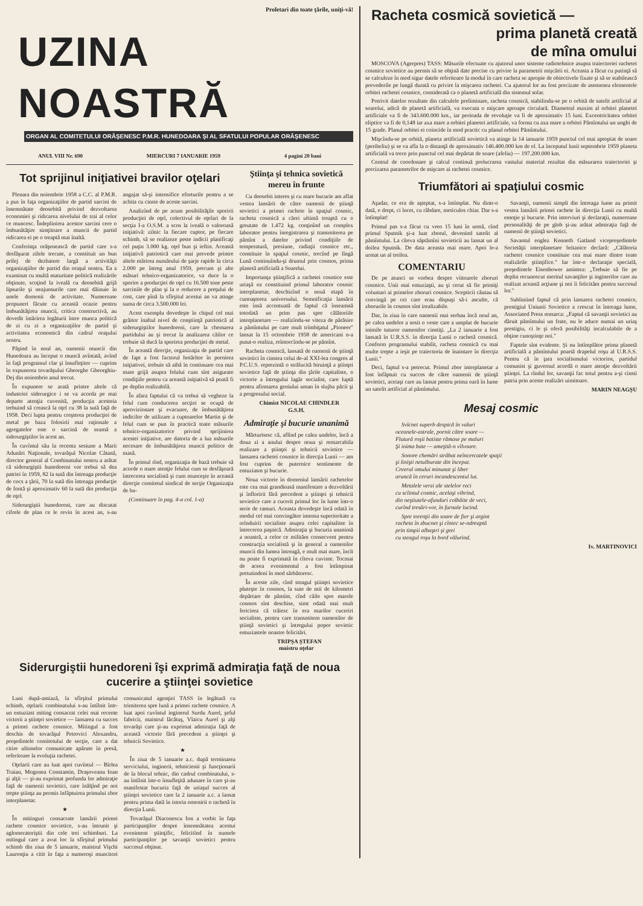Proletari din toate ţările, uniţi-vă!
UZINA NOASTRĂ
ORGAN AL COMITETULUI ORĂŞENESC P.M.R. HUNEDOARA ŞI AL SFATULUI POPULAR ORĂŞENESC
ANUL VIII Nr. 690 MIERCURI 7 IANUARIE 1959 4 pagini 20 bani
Tot sprijinul iniţiativei bravilor oţelari
Plenara din noiembrie 1958 a C.C. al P.M.R. a pus în faţa organizaţiilor de partid sarcini de însemnătate deosebită privind dezvoltarea economiei şi ridicarea nivelului de trai al celor ce muncesc. Îndeplinirea acestor sarcini cere o îmbunătăţire simţitoare a muncii de partid ridicarea ei pe o treaptă mai înaltă.
Conferinţa orăşenească de partid care s-a desfăşurat zilele trecute, a constituit un bun prilej de dezbatere largă a activităţii organizaţiilor de partid din oraşul nostru. Ea a examinat cu multă maturitate politică realizările obţinute, scoţind la iveală cu deosebită grijă lipsurile şi neajunsurile care mai dăinuie în unele domenii de activitate. Numeroase propuneri făcute cu această ocazie pentru îmbunătăţirea muncii, critica constructivă, au dovedit întărirea legăturii între munca politică de zi cu zi a organizaţiilor de partid şi activitatea economică din cadrul oraşului nostru.
Păşind în noul an, oamenii muncii din Hunedoara au început o muncă avîntată, avînd în faţă programul clar şi însufleţitor — cuprins în expunerea tovarăşului Gheorghe Gheorghiu-Dej din noiembrie anul trecut.
În expunere se arată printre altele că industriei siderurgice i se va acorda pe mai departe atenţia cuvenită, producţia acesteia trebuind să crească la oţel cu 38 la sută faţă de 1958. Deci lupta pentru creşterea producţiei de metal pe baza folosirii mai raţionale a agregatelor este o sarcină de seamă a siderurgiştilor în acest an.
În cuvîntul său la recenta sesiune a Marii Adunări Naţionale, tovarăşul Nicolae Cătană, director general al Combinatului nostru a arătat că siderurgiştii hunedoreni vor trebui să dea patriei în 1959, 82 la sută din întreaga producţie de cocs a ţării, 70 la sută din întreaga producţie de fontă şi aproximativ 60 la sută din producţia de oţel.
Siderurgiştii hunedoreni, care au discutat cifrele de plan ce le revin în acest an, s-au angajat să-şi intensifice eforturile pentru a se achita cu cinste de aceste sarcini.
Analizînd de pe acum posibilităţile sporirii producţiei de oţel, colectivul de oţelari de la secţia I-a O.S.M. a scos la iveală o valoroasă iniţiativă: zilnic la fiecare cuptor, pe fiecare schimb, să se realizeze peste indicii planificaţi cel puţin 3.000 kg. oţel bun şi ieftin. Această iniţiativă patriotică care mai prevede printre altele mărirea numărului de şarje rapide la circa 2.000 pe întreg anul 1959, precum şi alte măsuri tehnico-organizatorice, va duce la o sporire a producţiei de oţel cu 16.500 tone peste sarcinile de plan şi la o reducere a preţului de cost, care pînă la sfîrşitul acestui an va atinge suma de circa 3.500.000 lei.
Acest exemplu dovedeşte în chipul cel mai grăitor înaltul nivel de conştiinţă patriotică al siderurgiştilor hunedoreni, care la chemarea partidului au şi trecut la analizarea căilor ce trebuie să ducă la sporirea producţiei de metal.
În această direcţie, organizaţia de partid care de fapt a fost factorul hotărîtor în pornirea iniţiativei, trebuie să aibă în continuare cea mai mare grijă asupra felului cum sînt asigurate condiţiile pentru ca această iniţiativă să poată fi pe deplin realizabilă.
În afara faptului că va trebui să vegheze la felul cum conducerea secţiei se ocupă de aprovizionare şi evacuare, de îmbunătăţirea indicilor de utilizare a cuptoarelor Martin şi de felul cum se pun în practică toate măsurile tehnico-organizatorice privind sprijinirea acestei iniţiative, are datoria de a lua măsurile necesare de îmbunătăţirea muncii politice de masă.
În primul rînd, organizaţia de bază trebuie să acorde o mare atenţie felului cum se desfăşoară întrecerea socialistă şi cum munceşte în această direcţie comitetul sindical de secţie Organizaţia de ba-
(Continuare în pag. 4-a col. 1-a)
Ştiinţa şi tehnica sovietică mereu în frunte
Cu deosebit interes şi cu mare bucurie am aflat vestea lansării de către oamenii de ştiinţă sovietici a primei rachete în spaţiul cosmic, racheta cosmică a cărei ultimă treaptă cu o greutate de 1.472 kg. conţinînd un complex laborator pentru înregistrarea şi transmiterea pe pămînt a datelor privind condiţiile de temperatură, presiune, radiaţii cosmice etc., constituie în spaţiul cosmic, trecînd pe lîngă Lună continuîndu-şi drumul prin cosmos, prima planetă artificială a Soarelui.
Importanţa ştiinţifică a rachetei cosmice este uriaşă ea constituind primul laborator cosmic interplanetar, deschizînd o nouă etapă în cunoaşterea universului. Semnificaţia lansării este însă accentuată de faptul că înseamnă totodată un prim pas spre călătoriile interplanetare — realizîndu-se viteza de părăsire a pămîntului pe care mult trîmbiţatul „Pioneer" lansat la 15 octombrie 1958 de americani n-a putut-o realiza, reîntorcîndu-se pe pămînt.
Racheta cosmică, lansată de oamenii de ştiinţă sovietici în cinstea celui de-al XXI-lea congres al P.C.U.S. reprezintă o strălucită biruinţă a ştiinţei sovietice faţă de ştiinţa din ţările capitaliste, o victorie a întregului lagăr socialist, care luptă pentru afirmarea geniului uman în slujba păcii şi a progresului social.
Chimist NICOLAE CHINDLER
G.S.H.
Admiraţie şi bucurie unanimă
Mărturisesc că, aflînd pe calea undelor, încă a doua zi a anului despre noua şi remarcabila realizare a ştiinţei şi tehnicii sovietice — lansarea rachetei cosmice în direcţia Lunii — am fost cuprins de puternice sentimente de entuziasm şi bucurie.
Noua victorie în domeniul lansării rachetelor este cea mai grandioasă manifestare a dezvoltării şi înfloririi fără precedent a ştiinţei şi tehnicii sovietice care a cucerit primul loc în lume într-o serie de ramuri. Aceasta dovedeşte încă odată în modul cel mai convingător imensa superioritate a orînduirii socialiste asupra celei capitaliste în întrecerea paşnică. Admiraţia şi bucuria unanimă a noastră, a celor ce milităm consecvent pentru construcţia socialistă şi în general a oamenilor muncii din lumea întreagă, e mult mai mare, încît nu poate fi exprimată în cîteva cuvinte. Tocmai de aceea evenimentul a fost întîmpinat pretutindeni în mod sărbătoresc.
În aceste zile, cînd steagul ştiinţei sovietice pluteşte în cosmos, la sute de mii de kilometri depărtare de pămînt, cînd căile spre marele cosmos sînt deschise, simt odată mai mult fericirea că trăiesc în era marilor cuceriri socialiste, pentru care transmitem oamenilor de ştiinţă sovietici şi întregului popor sovietic entuziastele noastre felicitări.
TRIPŞA ŞTEFAN
maistru oţelar
Siderurgiştii hunedoreni îşi exprimă admiraţia faţă de noua cucerire a ştiinţei sovietice
Luni după-amiază, la sfîrşitul primului schimb, oţelarii combinatului s-au întîlnit într-un entuziast miting consacrat celei mai recente victorii a ştiinţei sovietice — lansarea cu succes a primei rachete cosmice. Mitingul a fost deschis de tovarăşul Petrovici Alexandru, preşedintele comitetului de secţie, care a dat citire ultimelor comunicate apărute în presă, referitoare la evoluţia rachetei.
Oţelarii care au luat apoi cuvîntul — Bîrlea Traian, Mogonea Constantin, Draşoveanu Ioan şi alţii — şi-au exprimat profunda lor admiraţie faţă de oamenii sovietici, care înălţînd pe noi trepte ştiinţa au permis înfăptuirea primului zbor interplanetar.
★
În mitinguri consacrate lansării primei rachete cosmice sovietice, s-au întrunit şi aglomeratoriştii din cele trei schimburi. La mitingul care a avut loc la sfîrşitul primului schimb din ziua de 5 ianuarie, maistrul Vişchi Laurenţiu a citit în faţa a numeroşi muncitori comunicatul agenţiei TASS în legătură cu trimiterea spre lună a primei rachete cosmice. A luat apoi cuvîntul inginerul Surdu Aurel, şeful fabricii, maistrul lăcătuş, Vlaicu Aurel şi alţi tovarăşi care şi-au exprimat admiraţia faţă de această victorie fără precedent a ştiinţei şi tehnicii Sovietice.
★
În ziua de 5 ianuarie a.c. după terminarea serviciului, inginerii, tehnicienii şi funcţionarii de la blocul tehnic, din cadrul combinatului, s-au întîlnit într-o însufleţită adunare în care şi-au manifestat bucuria faţă de uriaşul succes al ştiinţei sovietice care la 2 ianuarie a.c. a lansat pentru prima dată în istoria omenirii o rachetă în direcţia Lunii.
Tovarăşul Diaconescu Ion a vorbit în faţa participanţilor despre însemnătatea acestui eveniment ştiinţific, felicitînd în numele participanţilor pe savanţii sovietici pentru succesul obţinut.
Racheta cosmică sovietică —
prima planetă creată
de mîna omului
MOSCOVA (Agerpres) TASS: Măsurile efectuate cu ajutorul unor sisteme radiotehnice asupra traiectoriei rachetei cosmice sovietice au permis să se obţină date precise cu privire la parametrii mişcării ei. Aceasta a făcut cu putinţă să se calculeze în mod sigur datele referitoare la modul în care racheta se apropie de obiectivele fixate şi să se stabilească prevederile pe lungă durată cu privire la mişcarea rachetei. Cu ajutorul lor au fost precizate de asemenea elementele orbitei rachetei cosmice, considerată ca o planetă artificială din sistemul solar.
Potrivit datelor rezultate din calculele preliminare, racheta cosmică, stabilindu-se pe o orbită de satelit artificial al soarelui, adică de planetă artificială, va executa o mişcare aproape circulară. Diametrul maxim al orbitei planetei artificiale va fi de 343.600.000 km., iar perioada de revoluţie va fi de aproximativ 15 luni. Excentricitatea orbitei eliptice va fi de 0,148 iar axa mare a orbitei planetei artificiale, va forma cu axa mare a orbitei Pămîntului un unghi de 15 grade. Planul orbitei ei coincide în mod practic cu planul orbitei Pămîntului.
Mişcîndu-se pe orbită, planeta artificială sovietică va atinge la 14 ianuarie 1959 punctul cel mai apropiat de soare (periheliu) şi se va afla la o distanţă de aproximativ 146.400.000 km de el. La începutul lunii septembrie 1959 planeta artificială va trece prin punctul cel mai depărtat de soare (afeliu) — 197.200.000 km.
Centrul de coordonare şi calcul continuă prelucrarea vastului material rezultat din măsurarea traiectoriei şi precizarea parametrilor de mişcare ai rachetei cosmice.
Triumfători ai spaţiului cosmic
Aşadar, ce era de aşteptat, s-a întîmplat. Nu dintr-o dată, e drept, ci încet, cu răbdare, meticulos chiar. Dar s-a întîmplat!
Primul pas s-a făcut cu vreo 15 luni în urmă, cînd primul Sputnik şi-a luat zborul, devenind satelit al pămîntului. La cîteva săptămîni sovieticii au lansat un al doilea Sputnik. De data aceasta mai mare. Apoi le-a urmat un al treilea.
COMENTARIU
De pe atunci se vorbea despre viitoarele zboruri cosmice. Unii mai entuziaşti, au şi cerut să fie primiţi voluntari ai primelor zboruri cosmice. Scepticii căutau să convingă pe cei care erau dispuşi să-i asculte, că zborurile în cosmos sînt irealizabile.
Dar, în ziua în care oamenii mai serbau încă noul an, pe calea undelor a sosit o veste care a umplut de bucurie inimile tuturor oamenilor cinstiţi. „La 2 ianuarie a fost lansată în U.R.S.S. în direcţia Lunii o rachetă cosmică. Conform programului stabilit, racheta cosmică cu mai multe trepte a ieşit pe traiectoria de înaintare în direcţia Lunii."
Deci, faptul s-a petrecut. Primul zbor interplanetar a fost înfăptuit cu succes de către oamenii de ştiinţă sovietici, aceiaşi care au lansat pentru prima oară în lume un satelit artificial al pămîntului.
Savanţii, oamenii simpli din întreaga lume au primit vestea lansării primei rachete în direcţia Lunii cu multă emoţie şi bucurie. Prin interviuri şi declaraţii, numeroase personalităţi de pe glob şi-au arătat admiraţia faţă de oamenii de ştiinţă sovietici.
Savantul englez Kenneth Gatland vicepreşedintele Societăţii interplanetare britanice declară: „Călătoria rachetei cosmice constituie cea mai mare dintre toate realizările ştiinţifice." Iar într-o declaraţie specială, preşedintele Eisenhower amintea: „Trebuie să fie pe deplin recunoscut meritul savanţilor şi inginerilor care au realizat această acţiune şi noi îi felicităm pentru succesul lor."
Subliniind faptul că prin lansarea rachetei cosmice, prestigiul Uniunii Sovietice a crescut în întreaga lume, Associated Press remarca: „Faptul că savanţii sovietici au dăruit pămîntului un frate, nu le aduce numai un uriaş prestigiu, ci le şi oferă posibilităţi incalculabile de a obţine cunoştinţe noi."
Faptele sînt evidente. Şi nu întîmplător prima planetă artificială a pămîntului poartă drapelul roşu al U.R.S.S. Pentru că în ţara socialismului victorios, partidul comunist şi guvernul acordă o mare atenţie dezvoltării ştiinţei. La rîndul lor, savanţii fac totul pentru a-şi cinsti patria prin aceste realizări uimitoare.
MARIN NEAGŞU
Mesaj cosmic
Svîcnet superb despică în valuri
oceanele-astrale, pornit către soare —
Flutură roşii batiste rămase pe maluri
Şi inima bate — ameţită-n vîlvoare.
Sonore chemări străbat neîncercatele spaţii
şi linişti netulburate din început.
Creerul omului minunat şi liber
aruncă în ceruri incandescentul lut.
Metalele verzi ale stelelor reci
cu sclintul cosmic, acelaşi vibrind,
din neştiutele-afunduri colbăite de veci,
curînd tresări-vor, în furnale lucind.
Spre torenţii din soare de fier şi argint
racheta în zbucnet şi cîntec se-ndreaptă
prin timpii albaştri şi grei
cu steagul roşu la bord vălurind.
Iv. MARTINOVICI